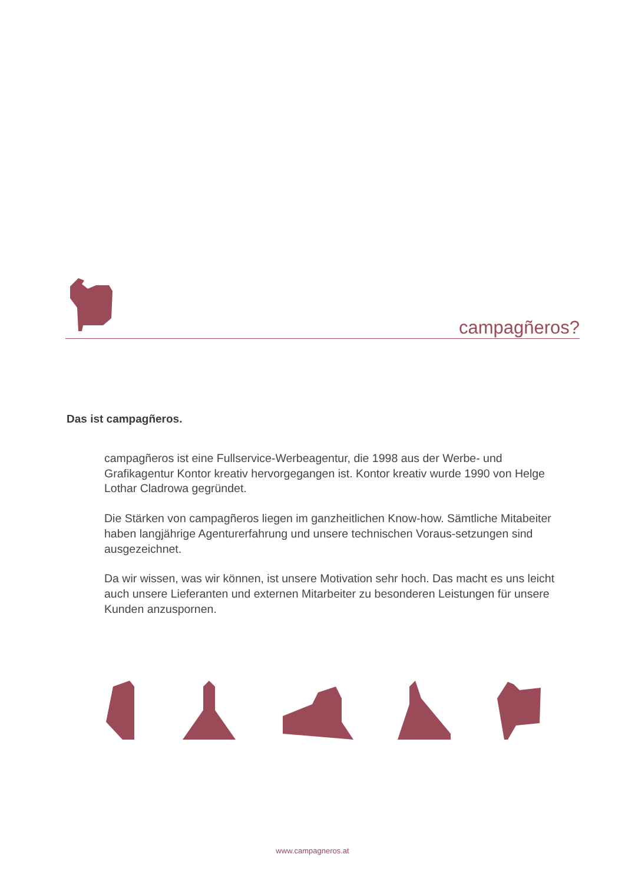campagñeros?
Das ist campagñeros.
campagñeros ist eine Fullservice-Werbeagentur, die 1998 aus der Werbe- und Grafikagentur Kontor kreativ hervorgegangen ist. Kontor kreativ wurde 1990 von Helge Lothar Cladrowa gegründet.
Die Stärken von campagñeros liegen im ganzheitlichen Know-how. Sämtliche Mitabeiter haben langjährige Agenturerfahrung und unsere technischen Voraus-setzungen sind ausgezeichnet.
Da wir wissen, was wir können, ist unsere Motivation sehr hoch. Das macht es uns leicht auch unsere Lieferanten und externen Mitarbeiter zu besonderen Leistungen für unsere Kunden anzuspornen.
www.campagneros.at